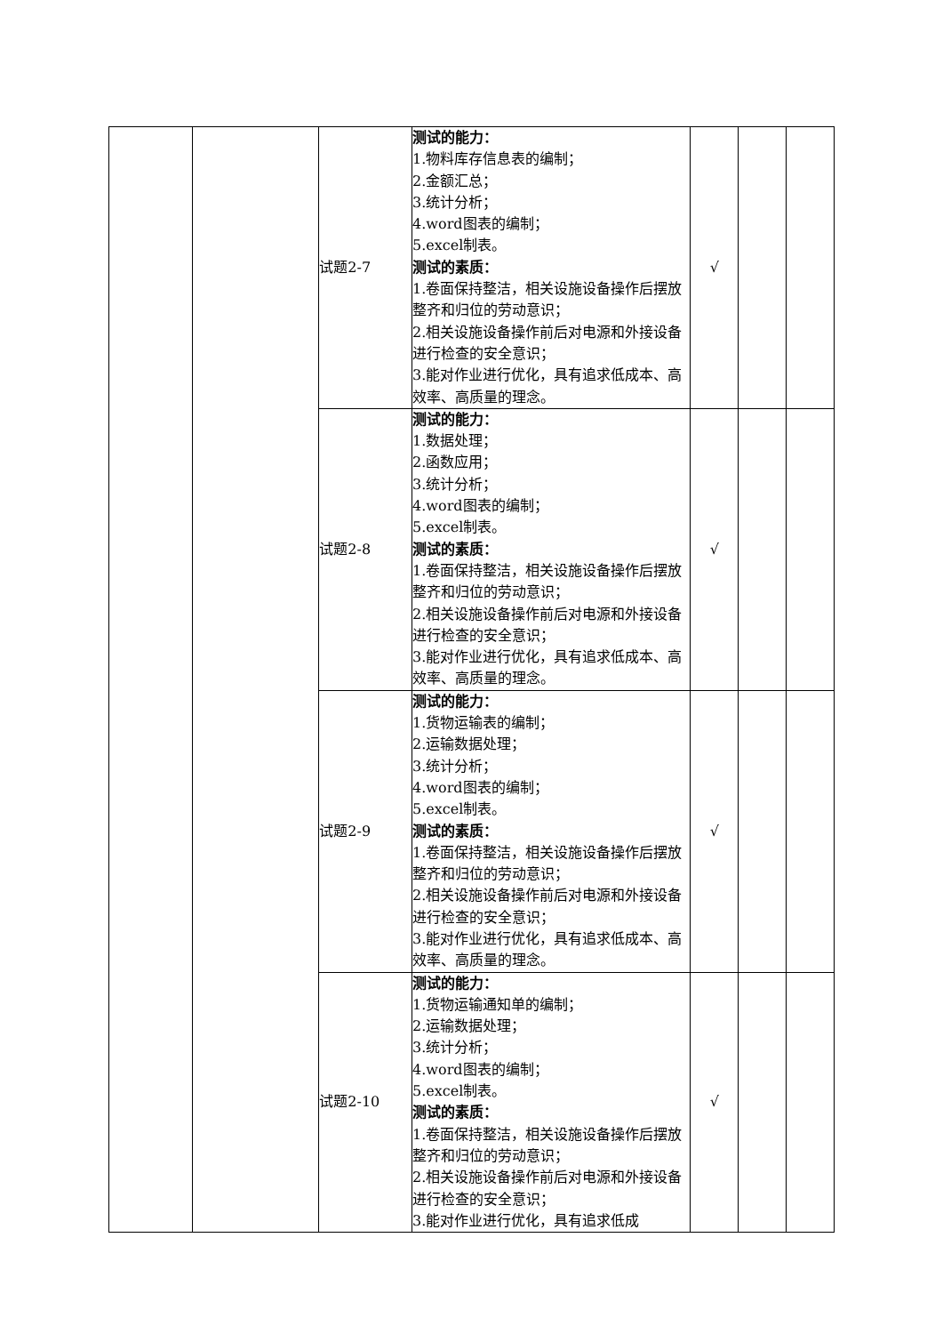| | | 试题2-7 | 测试的能力： 1.物料库存信息表的编制； 2.金额汇总； 3.统计分析； 4.word图表的编制； 5.excel制表。 测试的素质： 1.卷面保持整洁，相关设施设备操作后摆放整齐和归位的劳动意识； 2.相关设施设备操作前后对电源和外接设备进行检查的安全意识； 3.能对作业进行优化，具有追求低成本、高效率、高质量的理念。 | √ | | |
| | | 试题2-8 | 测试的能力： 1.数据处理； 2.函数应用； 3.统计分析； 4.word图表的编制； 5.excel制表。 测试的素质： 1.卷面保持整洁，相关设施设备操作后摆放整齐和归位的劳动意识； 2.相关设施设备操作前后对电源和外接设备进行检查的安全意识； 3.能对作业进行优化，具有追求低成本、高效率、高质量的理念。 | √ | | |
| | | 试题2-9 | 测试的能力： 1.货物运输表的编制； 2.运输数据处理； 3.统计分析； 4.word图表的编制； 5.excel制表。 测试的素质： 1.卷面保持整洁，相关设施设备操作后摆放整齐和归位的劳动意识； 2.相关设施设备操作前后对电源和外接设备进行检查的安全意识； 3.能对作业进行优化，具有追求低成本、高效率、高质量的理念。 | √ | | |
| | | 试题2-10 | 测试的能力： 1.货物运输通知单的编制； 2.运输数据处理； 3.统计分析； 4.word图表的编制； 5.excel制表。 测试的素质： 1.卷面保持整洁，相关设施设备操作后摆放整齐和归位的劳动意识； 2.相关设施设备操作前后对电源和外接设备进行检查的安全意识； 3.能对作业进行优化，具有追求低成 | √ | | |